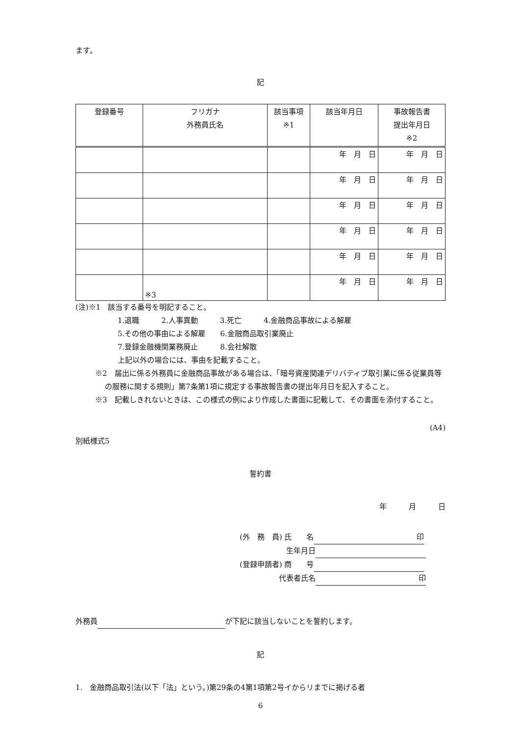ます。
記
| 登録番号 | フリガナ 外務員氏名 | 該当事項 ※1 | 該当年月日 | 事故報告書 提出年月日 ※2 |
| --- | --- | --- | --- | --- |
| | | | 年 月 日 | 年 月 日 |
| | | | 年 月 日 | 年 月 日 |
| | | | 年 月 日 | 年 月 日 |
| | | | 年 月 日 | 年 月 日 |
| | | | 年 月 日 | 年 月 日 |
| | ※3 | | 年 月 日 | 年 月 日 |
(注)※1　該当する番号を明記すること。
1.退職　　　2.人事異動　　　3.死亡　　　4.金融商品事故による解雇
5.その他の事由による解雇　　6.金融商品取引業廃止
7.登録金融機関業務廃止　　　8.会社解散
上記以外の場合には、事由を記載すること。
※2　届出に係る外務員に金融商品事故がある場合は、「暗号資産関連デリバティブ取引業に係る従業員等の服務に関する規則」第7条第1項に規定する事故報告書の提出年月日を記入すること。
※3　記載しきれないときは、この様式の例により作成した書面に記載して、その書面を添付すること。
(A4)
別紙様式5
誓約書
年　　　月　　　日
(外　務　員) 氏　　名 印
　　　　　　 生年月日
(登録申請者) 商　　号
　　　　　 代表者氏名 印
外務員 が下記に該当しないことを誓約します。
記
1.　金融商品取引法(以下「法」という。)第29条の4第1項第2号イからリまでに掲げる者
6